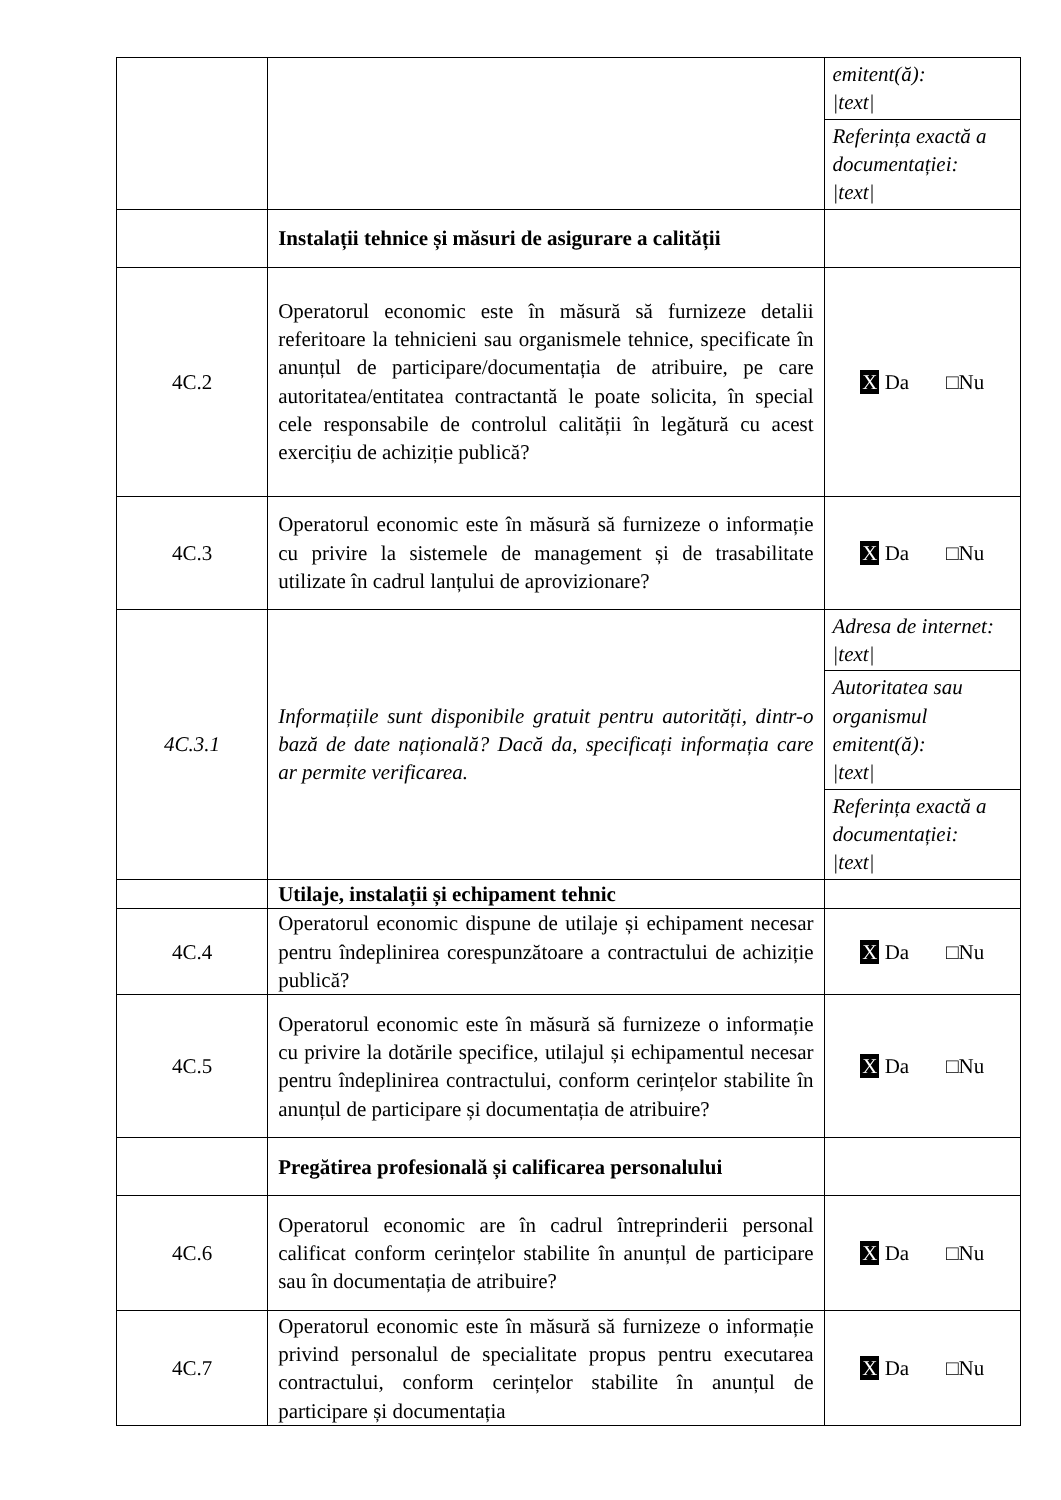| | | emitent(ă): /text/ Referința exactă a documentației: /text/ |
| | Instalații tehnice și măsuri de asigurare a calității | |
| 4C.2 | Operatorul economic este în măsură să furnizeze detalii referitoare la tehnicieni sau organismele tehnice, specificate în anunțul de participare/documentația de atribuire, pe care autoritatea/entitatea contractantă le poate solicita, în special cele responsabile de controlul calității în legătură cu acest exercițiu de achiziție publică? | X Da □Nu |
| 4C.3 | Operatorul economic este în măsură să furnizeze o informație cu privire la sistemele de management și de trasabilitate utilizate în cadrul lanțului de aprovizionare? | X Da □Nu |
| 4C.3.1 | Informațiile sunt disponibile gratuit pentru autorități, dintr-o bază de date națională? Dacă da, specificați informația care ar permite verificarea. | Adresa de internet: /text/ Autoritatea sau organismul emitent(ă): /text/ Referința exactă a documentației: /text/ |
| | Utilaje, instalații și echipament tehnic | |
| 4C.4 | Operatorul economic dispune de utilaje și echipament necesar pentru îndeplinirea corespunzătoare a contractului de achiziție publică? | X Da □Nu |
| 4C.5 | Operatorul economic este în măsură să furnizeze o informație cu privire la dotările specifice, utilajul și echipamentul necesar pentru îndeplinirea contractului, conform cerințelor stabilite în anunțul de participare și documentația de atribuire? | X Da □Nu |
| | Pregătirea profesională și calificarea personalului | |
| 4C.6 | Operatorul economic are în cadrul întreprinderii personal calificat conform cerințelor stabilite în anunțul de participare sau în documentația de atribuire? | X Da □Nu |
| 4C.7 | Operatorul economic este în măsură să furnizeze o informație privind personalul de specialitate propus pentru executarea contractului, conform cerințelor stabilite în anunțul de participare și documentația | X Da □Nu |